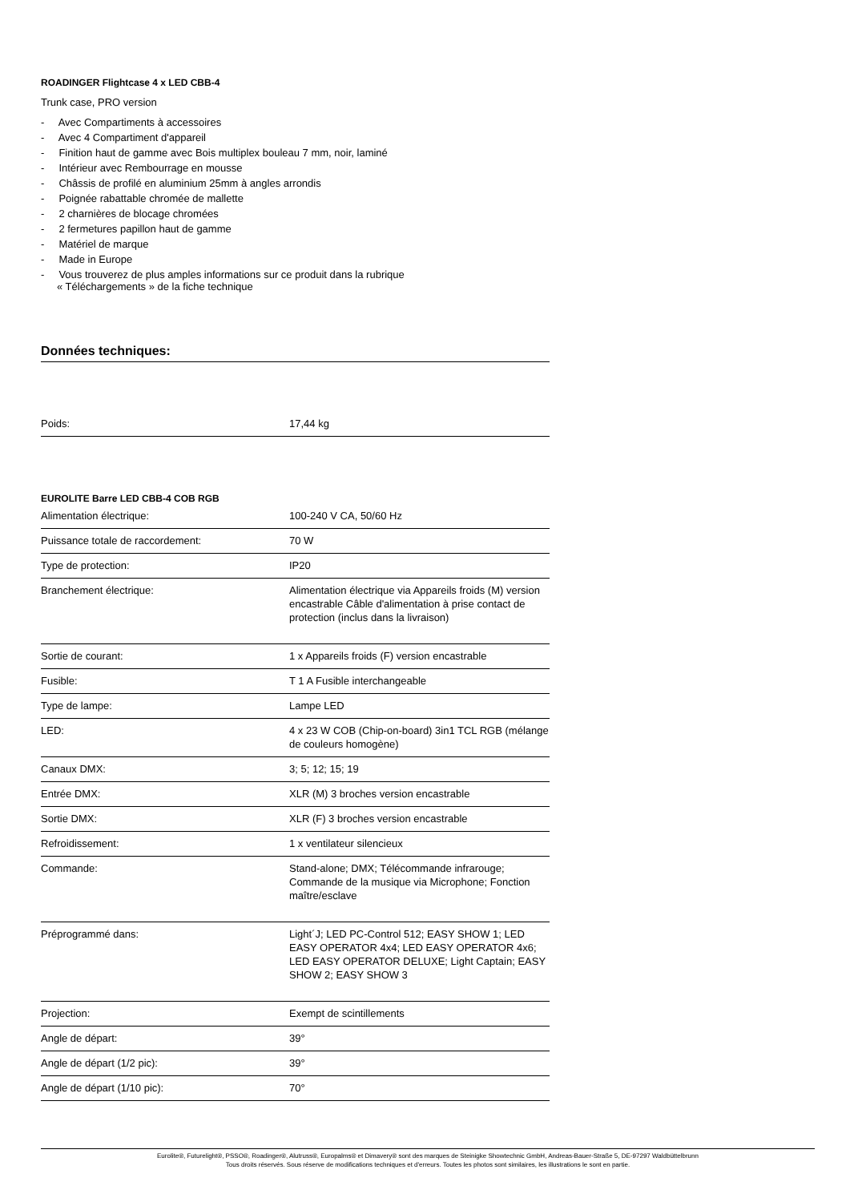ROADINGER Flightcase 4 x LED CBB-4
Trunk case, PRO version
- Avec Compartiments à accessoires
- Avec 4 Compartiment d'appareil
- Finition haut de gamme avec Bois multiplex bouleau 7 mm, noir, laminé
- Intérieur avec Rembourrage en mousse
- Châssis de profilé en aluminium 25mm à angles arrondis
- Poignée rabattable chromée de mallette
- 2 charnières de blocage chromées
- 2 fermetures papillon haut de gamme
- Matériel de marque
- Made in Europe
- Vous trouverez de plus amples informations sur ce produit dans la rubrique
« Téléchargements » de la fiche technique
Données techniques:
| Poids: | 17,44 kg |
EUROLITE Barre LED CBB-4 COB RGB
| Alimentation électrique: | 100-240 V CA, 50/60 Hz |
| Puissance totale de raccordement: | 70 W |
| Type de protection: | IP20 |
| Branchement électrique: | Alimentation électrique via Appareils froids (M) version encastrable Câble d'alimentation à prise contact de protection (inclus dans la livraison) |
| Sortie de courant: | 1 x Appareils froids (F) version encastrable |
| Fusible: | T 1 A Fusible interchangeable |
| Type de lampe: | Lampe LED |
| LED: | 4 x 23 W COB (Chip-on-board) 3in1 TCL RGB (mélange de couleurs homogène) |
| Canaux DMX: | 3; 5; 12; 15; 19 |
| Entrée DMX: | XLR (M) 3 broches version encastrable |
| Sortie DMX: | XLR (F) 3 broches version encastrable |
| Refroidissement: | 1 x ventilateur silencieux |
| Commande: | Stand-alone; DMX; Télécommande infrarouge; Commande de la musique via Microphone; Fonction maître/esclave |
| Préprogrammé dans: | Light´J; LED PC-Control 512; EASY SHOW 1; LED EASY OPERATOR 4x4; LED EASY OPERATOR 4x6; LED EASY OPERATOR DELUXE; Light Captain; EASY SHOW 2; EASY SHOW 3 |
| Projection: | Exempt de scintillements |
| Angle de départ: | 39° |
| Angle de départ (1/2 pic): | 39° |
| Angle de départ (1/10 pic): | 70° |
Eurolite®, Futurelight®, PSSO®, Roadinger®, Alutruss®, Europalms® et Dimavery® sont des marques de Steinigke Showtechnic GmbH, Andreas-Bauer-Straße 5, DE-97297 Waldbüttelbrunn
Tous droits réservés. Sous réserve de modifications techniques et d'erreurs. Toutes les photos sont similaires, les illustrations le sont en partie.